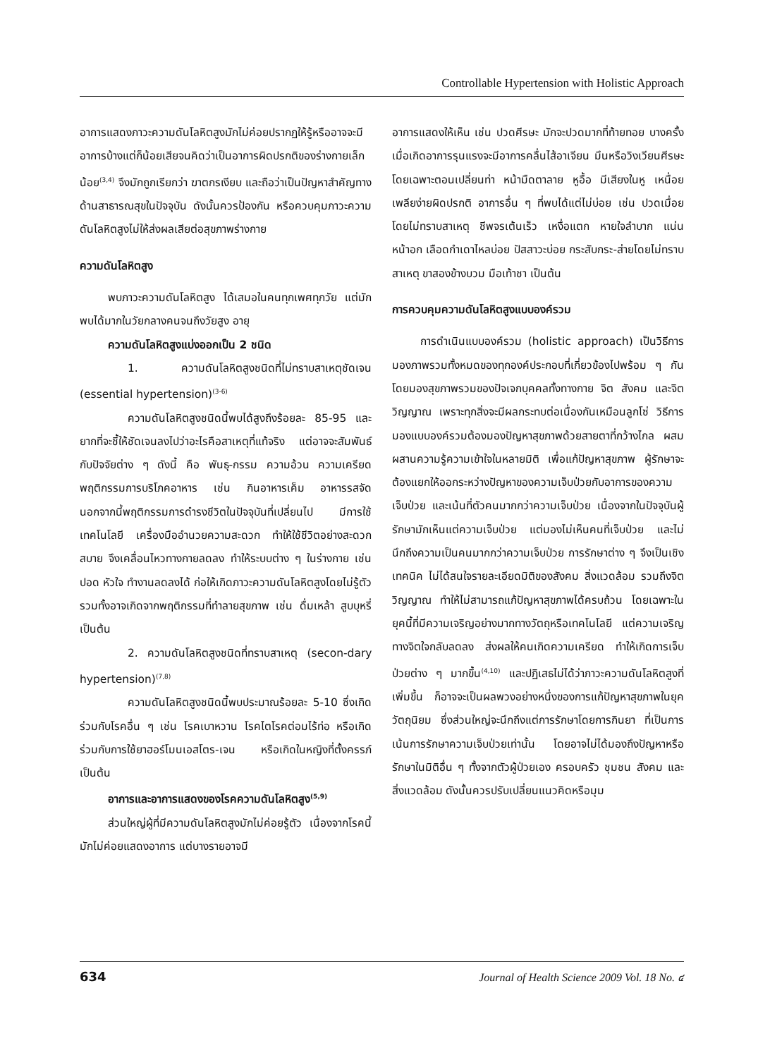Controllable Hypertension with Holistic Approach
อาการแสดงภาวะความดันโลหิตสูงมักไม่ค่อยปรากฏให้รู้หรืออาจจะมีอาการบ้างแต่ก็น้อยเสียจนคิดว่าเป็นอาการผิดปรกติของร่างกายเล็กน้อย<sup>(3,4)</sup> จึงมักถูกเรียกว่า ฆาตกรเงียบ และถือว่าเป็นปัญหาสำคัญทางด้านสาธารณสุขในปัจจุบัน ดังนั้นควรป้องกัน หรือควบคุมภาวะความดันโลหิตสูงไม่ให้ส่งผลเสียต่อสุขภาพร่างกาย
ความดันโลหิตสูง
พบภาวะความดันโลหิตสูง ได้เสมอในคนทุกเพศทุกวัย แต่มักพบได้มากในวัยกลางคนจนถึงวัยสูง อายุ
ความดันโลหิตสูงแบ่งออกเป็น 2 ชนิด
1. ความดันโลหิตสูงชนิดที่ไม่ทราบสาเหตุชัดเจน (essential hypertension)<sup>(3-6)</sup>
ความดันโลหิตสูงชนิดนี้พบได้สูงถึงร้อยละ 85-95 และยากที่จะชี้ให้ชัดเจนลงไปว่าอะไรคือสาเหตุที่แท้จริง แต่อาจจะสัมพันธ์กับปัจจัยต่าง ๆ ดังนี้ คือ พันธุ-กรรม ความอ้วน ความเครียด พฤติกรรมการบริโภคอาหาร เช่น กินอาหารเค็ม อาหารรสจัด นอกจากนี้พฤติกรรมการดำรงชีวิตในปัจจุบันที่เปลี่ยนไป มีการใช้เทคโนโลยี เครื่องมืออำนวยความสะดวก ทำให้ใช้ชีวิตอย่างสะดวกสบาย จึงเคลื่อนไหวทางกายลดลง ทำให้ระบบต่าง ๆ ในร่างกาย เช่น ปอด หัวใจ ทำงานลดลงได้ ก่อให้เกิดภาวะความดันโลหิตสูงโดยไม่รู้ตัว รวมทั้งอาจเกิดจากพฤติกรรมที่ทำลายสุขภาพ เช่น ดื่มเหล้า สูบบุหรี่ เป็นต้น
2. ความดันโลหิตสูงชนิดที่ทราบสาเหตุ (secon-dary hypertension)<sup>(7,8)</sup>
ความดันโลหิตสูงชนิดนี้พบประมาณร้อยละ 5-10 ซึ่งเกิดร่วมกับโรคอื่น ๆ เช่น โรคเบาหวาน โรคไตโรคต่อมไร้ท่อ หรือเกิดร่วมกับการใช้ยาฮอร์โมนเอสโตร-เจน หรือเกิดในหญิงที่ตั้งครรภ์ เป็นต้น
อาการและอาการแสดงของโรคความดันโลหิตสูง<sup>(5,9)</sup>
ส่วนใหญ่ผู้ที่มีความดันโลหิตสูงมักไม่ค่อยรู้ตัว เนื่องจากโรคนี้มักไม่ค่อยแสดงอาการ แต่บางรายอาจมี
อาการแสดงให้เห็น เช่น ปวดศีรษะ มักจะปวดมากที่ท้ายทอย บางครั้งเมื่อเกิดอาการรุนแรงจะมีอาการคลื่นไส้อาเจียน มึนหรือวิงเวียนศีรษะโดยเฉพาะตอนเปลี่ยนท่า หน้ามืดตาลาย หูอื้อ มีเสียงในหู เหนื่อยเพลียง่ายผิดปรกติ อาการอื่น ๆ ที่พบได้แต่ไม่บ่อย เช่น ปวดเมื่อยโดยไม่ทราบสาเหตุ ชีพจรเต้นเร็ว เหงื่อแตก หายใจลำบาก แน่นหน้าอก เลือดกำเดาไหลบ่อย ปัสสาวะบ่อย กระสับกระ-ส่ายโดยไม่ทราบสาเหตุ ขาสองข้างบวม มือเท้าชา เป็นต้น
การควบคุมความดันโลหิตสูงแบบองค์รวม
การดำเนินแบบองค์รวม (holistic approach) เป็นวิธีการมองภาพรวมทั้งหมดของทุกองค์ประกอบที่เกี่ยวข้องไปพร้อม ๆ กัน โดยมองสุขภาพรวมของปัจเจกบุคคลทั้งทางกาย จิต สังคม และจิตวิญญาณ เพราะทุกสิ่งจะมีผลกระทบต่อเนื่องกันเหมือนลูกโซ่ วิธีการมองแบบองค์รวมต้องมองปัญหาสุขภาพด้วยสายตาที่กว้างไกล ผสมผสานความรู้ความเข้าใจในหลายมิติ เพื่อแก้ปัญหาสุขภาพ ผู้รักษาจะต้องแยกให้ออกระหว่างปัญหาของความเจ็บป่วยกับอาการของความเจ็บป่วย และเน้นที่ตัวคนมากกว่าความเจ็บป่วย เนื่องจากในปัจจุบันผู้รักษามักเห็นแต่ความเจ็บป่วย แต่มองไม่เห็นคนที่เจ็บป่วย และไม่นึกถึงความเป็นคนมากกว่าความเจ็บป่วย การรักษาต่าง ๆ จึงเป็นเชิงเทคนิค ไม่ได้สนใจรายละเอียดมิติของสังคม สิ่งแวดล้อม รวมถึงจิตวิญญาณ ทำให้ไม่สามารถแก้ปัญหาสุขภาพได้ครบถ้วน โดยเฉพาะในยุคนี้ที่มีความเจริญอย่างมากทางวัตถุหรือเทคโนโลยี แต่ความเจริญทางจิตใจกลับลดลง ส่งผลให้คนเกิดความเครียด ทำให้เกิดการเจ็บป่วยต่าง ๆ มากขึ้น<sup>(4,10)</sup> และปฏิเสธไม่ได้ว่าภาวะความดันโลหิตสูงที่เพิ่มขึ้น ก็อาจจะเป็นผลพวงอย่างหนึ่งของการแก้ปัญหาสุขภาพในยุควัตถุนิยม ซึ่งส่วนใหญ่จะนึกถึงแต่การรักษาโดยการกินยา ที่เป็นการเน้นการรักษาความเจ็บป่วยเท่านั้น โดยอาจไม่ได้มองถึงปัญหาหรือรักษาในมิติอื่น ๆ ทั้งจากตัวผู้ป่วยเอง ครอบครัว ชุมชน สังคม และสิ่งแวดล้อม ดังนั้นควรปรับเปลี่ยนแนวคิดหรือมุม
634 Journal of Health Science 2009 Vol. 18 No. ๔